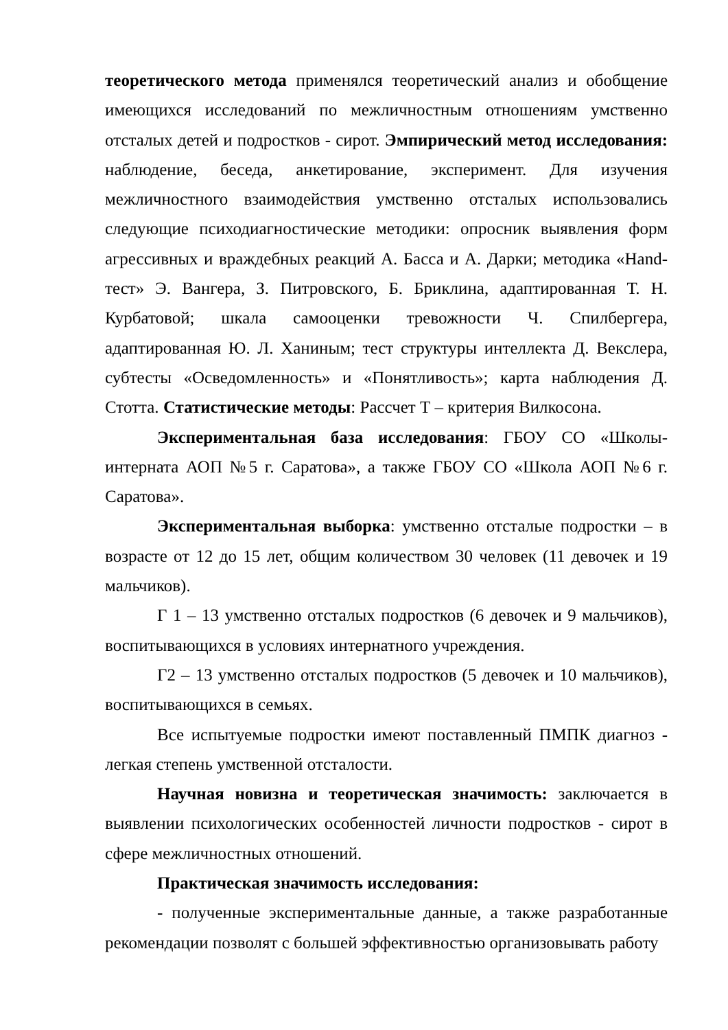теоретического метода применялся теоретический анализ и обобщение имеющихся исследований по межличностным отношениям умственно отсталых детей и подростков - сирот. Эмпирический метод исследования: наблюдение, беседа, анкетирование, эксперимент. Для изучения межличностного взаимодействия умственно отсталых использовались следующие психодиагностические методики: опросник выявления форм агрессивных и враждебных реакций А. Басса и А. Дарки; методика «Hand-тест» Э. Вангера, З. Питровского, Б. Бриклина, адаптированная Т. Н. Курбатовой; шкала самооценки тревожности Ч. Спилбергера, адаптированная Ю. Л. Ханиным; тест структуры интеллекта Д. Векслера, субтесты «Осведомленность» и «Понятливость»; карта наблюдения Д. Стотта. Статистические методы: Рассчет Т – критерия Вилкосона.
Экспериментальная база исследования: ГБОУ СО «Школы-интерната АОП №5 г. Саратова», а также ГБОУ СО «Школа АОП №6 г. Саратова».
Экспериментальная выборка: умственно отсталые подростки – в возрасте от 12 до 15 лет, общим количеством 30 человек (11 девочек и 19 мальчиков).
Г 1 – 13 умственно отсталых подростков (6 девочек и 9 мальчиков), воспитывающихся в условиях интернатного учреждения.
Г2 – 13 умственно отсталых подростков (5 девочек и 10 мальчиков), воспитывающихся в семьях.
Все испытуемые подростки имеют поставленный ПМПК диагноз - легкая степень умственной отсталости.
Научная новизна и теоретическая значимость: заключается в выявлении психологических особенностей личности подростков - сирот в сфере межличностных отношений.
Практическая значимость исследования:
- полученные экспериментальные данные, а также разработанные рекомендации позволят с большей эффективностью организовывать работу